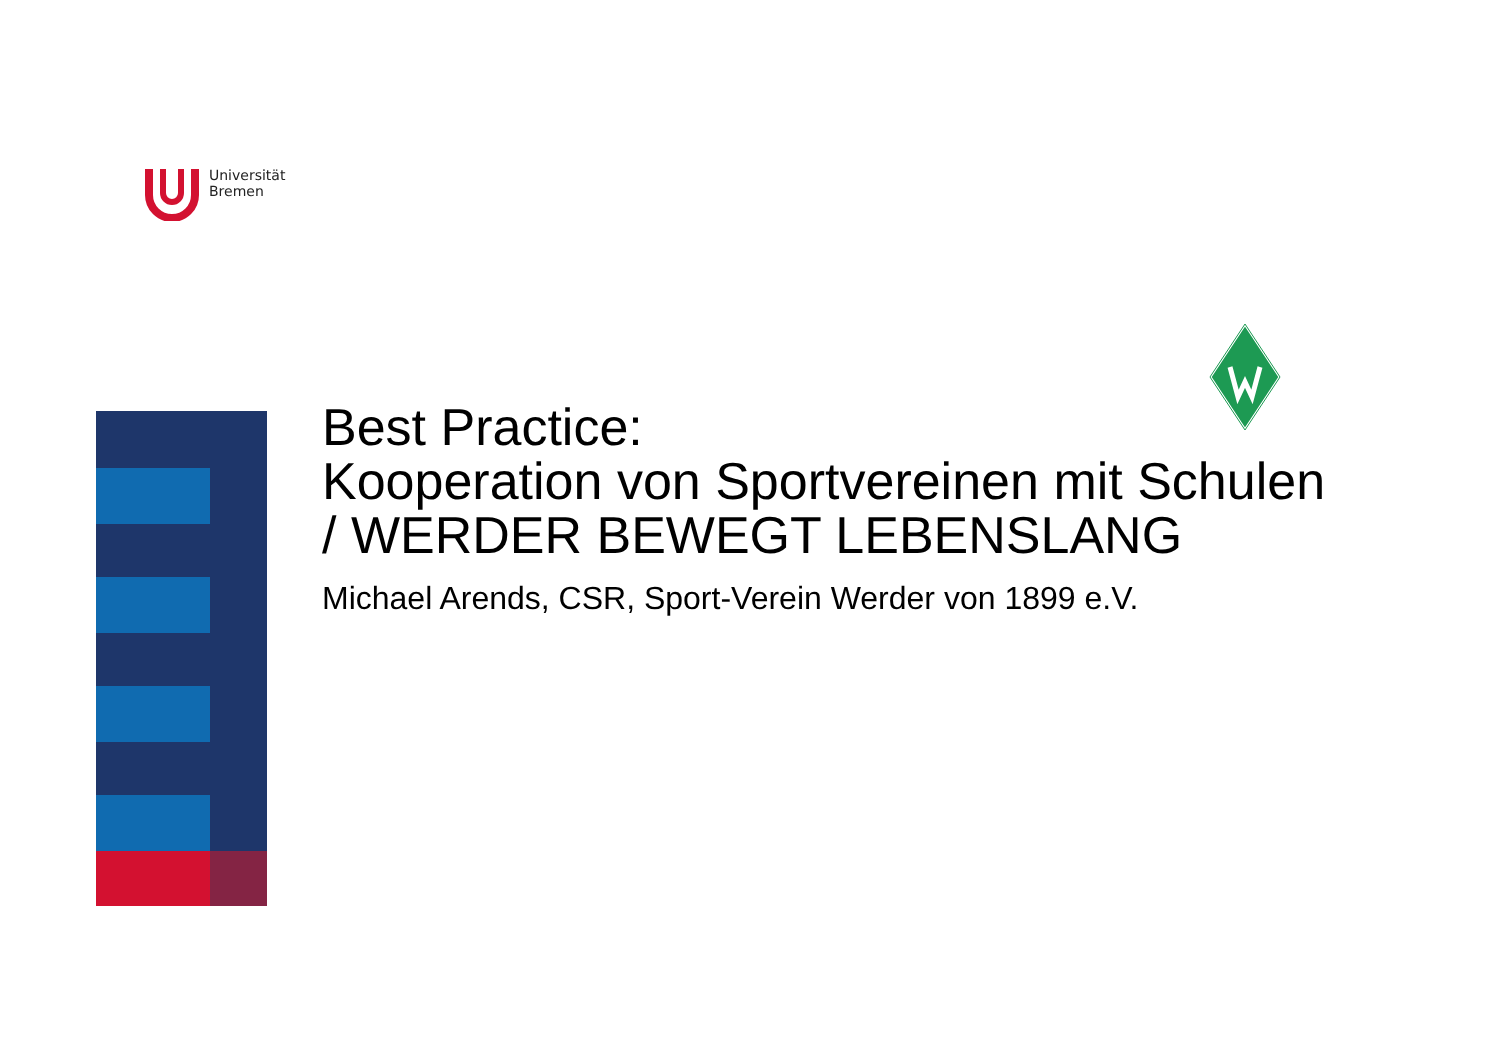Universität
Bremen
Best Practice:
Kooperation von Sportvereinen mit Schulen
/ WERDER BEWEGT LEBENSLANG
Michael Arends, CSR, Sport-Verein Werder von 1899 e.V.